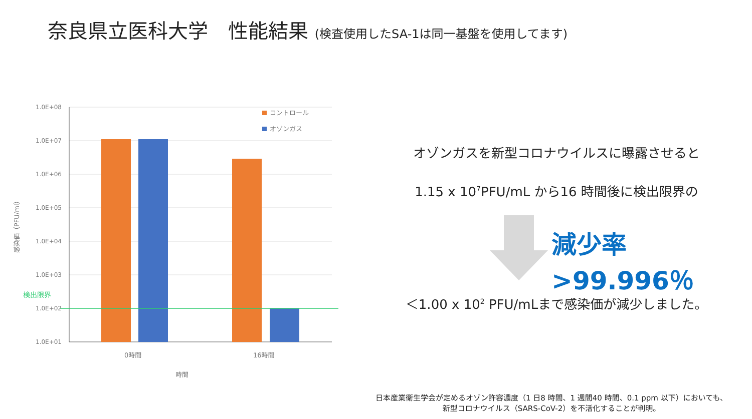奈良県立医科大学　性能結果 (検査使用したSA-1は同一基盤を使用してます)
1.0E+08
1.0E+07
1.0E+06
1.0E+05
1.0E+04
1.0E+03
1.0E+02
1.0E+01
検出限界
0時間
16時間
時間
コントロール
オゾンガス
感染価（PFU/ml）
オゾンガスを新型コロナウイルスに曝露させると
1.15 x 10<sup>7</sup>PFU/mL から16 時間後に検出限界の
減少率>99.996％
＜1.00 x 10<sup>2</sup> PFU/mLまで感染価が減少しました。
日本産業衛生学会が定めるオゾン許容濃度（1 日8 時間、1 週間40 時間、0.1 ppm 以下）においても、
新型コロナウイルス（SARS-CoV-2）を不活化することが判明。